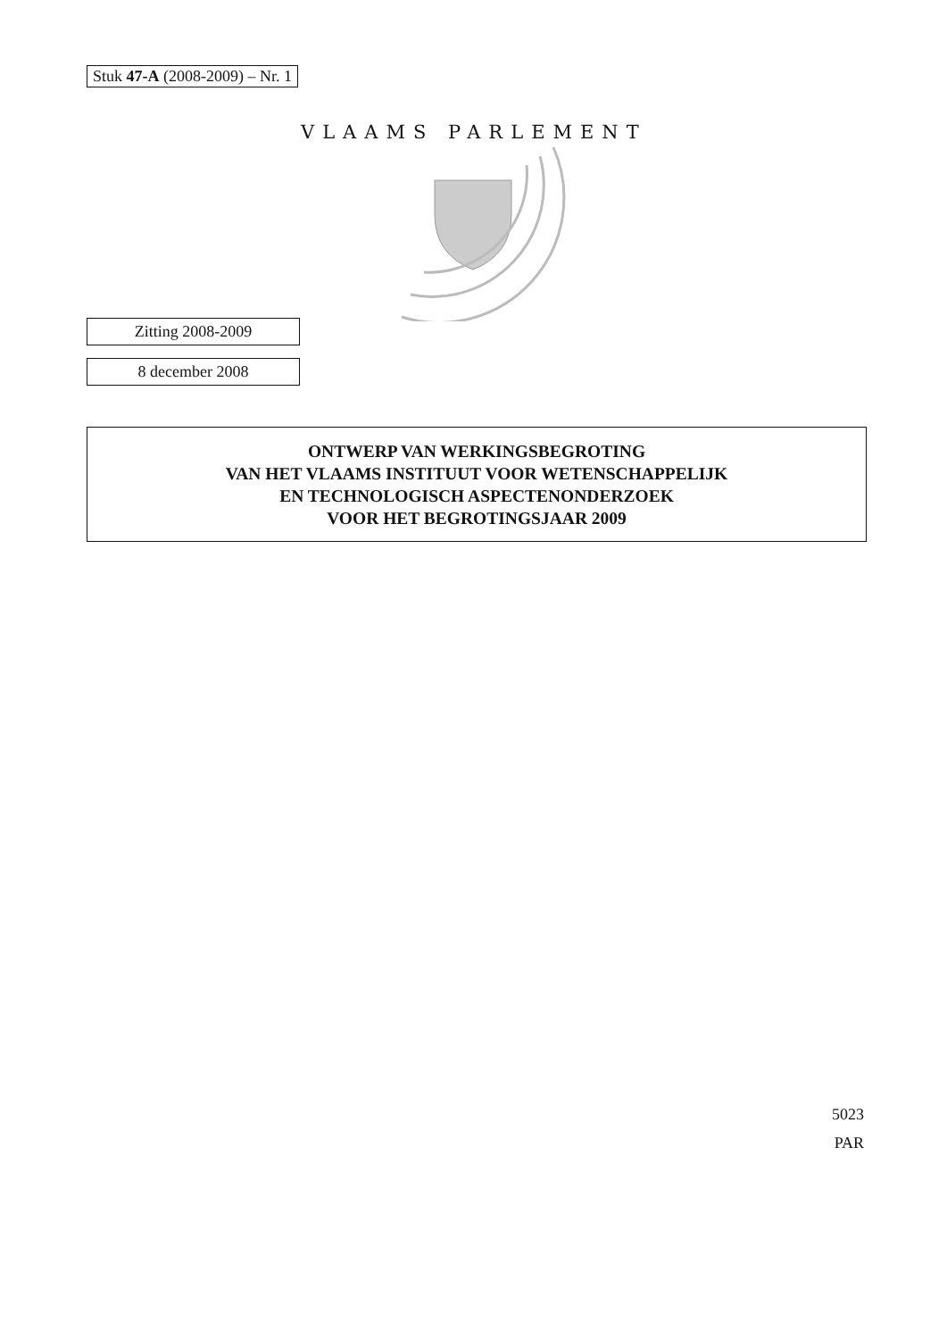Stuk 47-A (2008-2009) – Nr. 1
VLAAMS PARLEMENT
Zitting 2008-2009
8 december 2008
ONTWERP VAN WERKINGSBEGROTING
VAN HET VLAAMS INSTITUUT VOOR WETENSCHAPPELIJK
EN TECHNOLOGISCH ASPECTENONDERZOEK
VOOR HET BEGROTINGSJAAR 2009
5023
PAR